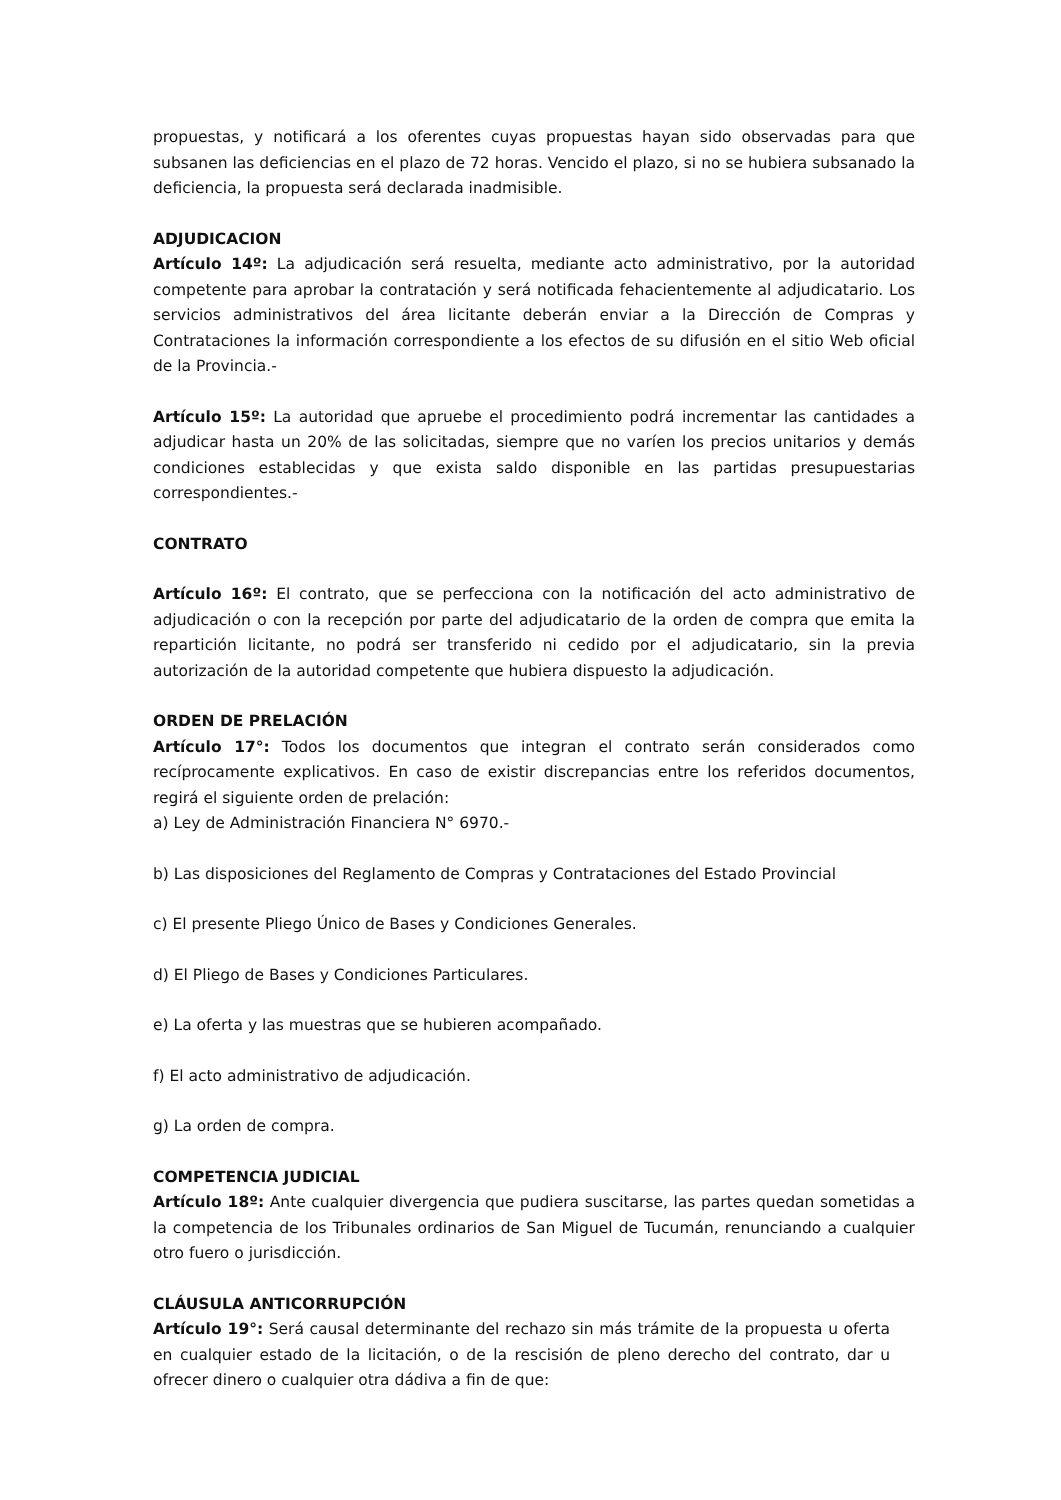propuestas, y notificará a los oferentes cuyas propuestas hayan sido observadas para que subsanen las deficiencias en el plazo de 72 horas. Vencido el plazo, si no se hubiera subsanado la deficiencia, la propuesta será declarada inadmisible.
ADJUDICACION
Artículo 14º: La adjudicación será resuelta, mediante acto administrativo, por la autoridad competente para aprobar la contratación y será notificada fehacientemente al adjudicatario. Los servicios administrativos del área licitante deberán enviar a la Dirección de Compras y Contrataciones la información correspondiente a los efectos de su difusión en el sitio Web oficial de la Provincia.-
Artículo 15º: La autoridad que apruebe el procedimiento podrá incrementar las cantidades a adjudicar hasta un 20% de las solicitadas, siempre que no varíen los precios unitarios y demás condiciones establecidas y que exista saldo disponible en las partidas presupuestarias correspondientes.-
CONTRATO
Artículo 16º: El contrato, que se perfecciona con la notificación del acto administrativo de adjudicación o con la recepción por parte del adjudicatario de la orden de compra que emita la repartición licitante, no podrá ser transferido ni cedido por el adjudicatario, sin la previa autorización de la autoridad competente que hubiera dispuesto la adjudicación.
ORDEN DE PRELACIÓN
Artículo 17°: Todos los documentos que integran el contrato serán considerados como recíprocamente explicativos. En caso de existir discrepancias entre los referidos documentos, regirá el siguiente orden de prelación:
a) Ley de Administración Financiera N° 6970.-
b) Las disposiciones del Reglamento de Compras y Contrataciones del Estado Provincial
c) El presente Pliego Único de Bases y Condiciones Generales.
d) El Pliego de Bases y Condiciones Particulares.
e) La oferta y las muestras que se hubieren acompañado.
f) El acto administrativo de adjudicación.
g) La orden de compra.
COMPETENCIA JUDICIAL
Artículo 18º: Ante cualquier divergencia que pudiera suscitarse, las partes quedan sometidas a la competencia de los Tribunales ordinarios de San Miguel de Tucumán, renunciando a cualquier otro fuero o jurisdicción.
CLÁUSULA ANTICORRUPCIÓN
Artículo 19°: Será causal determinante del rechazo sin más trámite de la propuesta u oferta en cualquier estado de la licitación, o de la rescisión de pleno derecho del contrato, dar u ofrecer dinero o cualquier otra dádiva a fin de que: